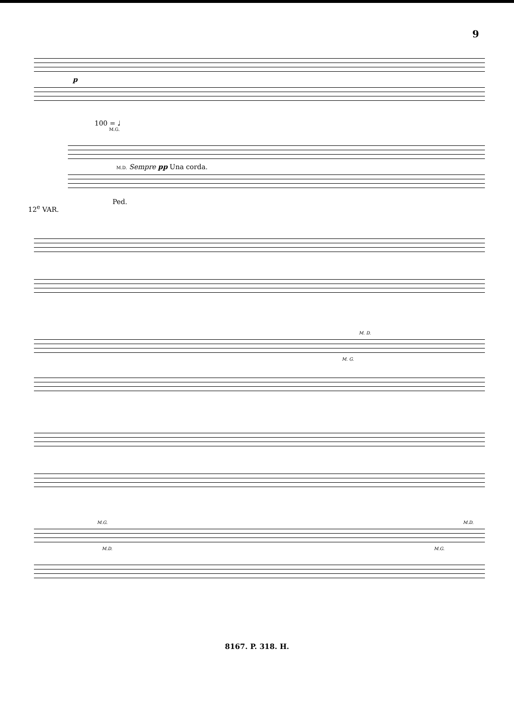9
p
100 = ♩
M.G.
M.D. Sempre pp Una corda.
12<sup>e</sup> VAR.
Ped.
M. D.
M. G.
M.G. M.D.
M.D. M.G.
8167. P. 318. H.